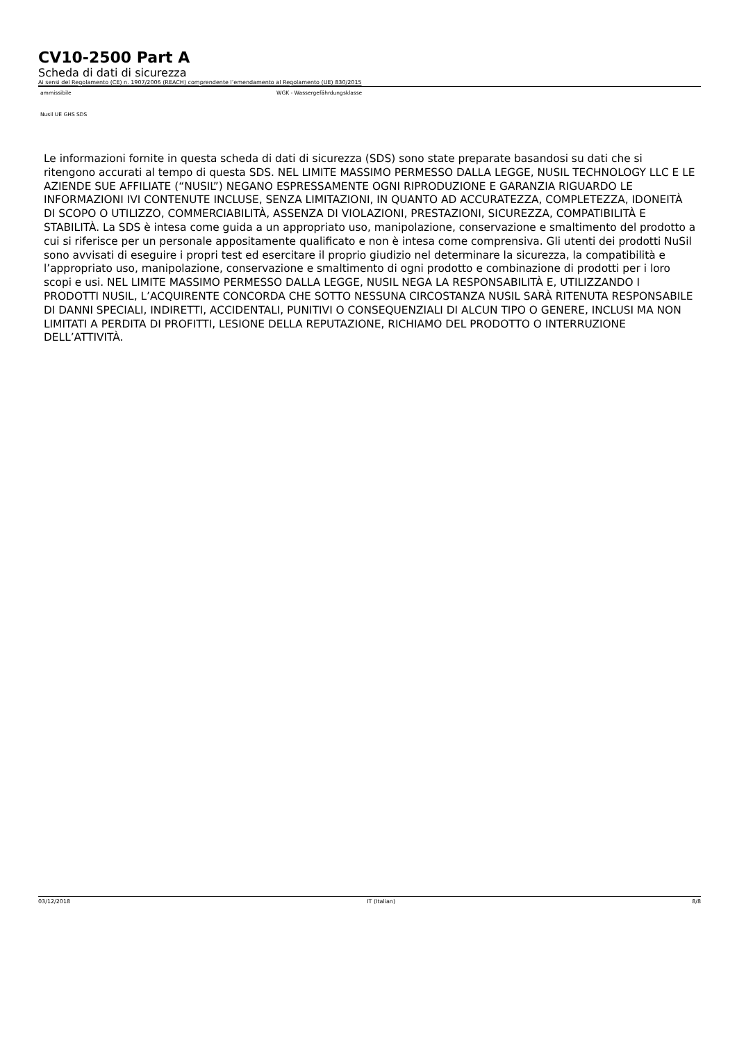CV10-2500 Part A
Scheda di dati di sicurezza
Ai sensi del Regolamento (CE) n. 1907/2006 (REACH) comprendente l’emendamento al Regolamento (UE) 830/2015
ammissibile WGK - Wassergefährdungsklasse
Nusil UE GHS SDS
Le informazioni fornite in questa scheda di dati di sicurezza (SDS) sono state preparate basandosi su dati che si ritengono accurati al tempo di questa SDS. NEL LIMITE MASSIMO PERMESSO DALLA LEGGE, NUSIL TECHNOLOGY LLC E LE AZIENDE SUE AFFILIATE (“NUSIL”) NEGANO ESPRESSAMENTE OGNI RIPRODUZIONE E GARANZIA RIGUARDO LE INFORMAZIONI IVI CONTENUTE INCLUSE, SENZA LIMITAZIONI, IN QUANTO AD ACCURATEZZA, COMPLETEZZA, IDONEITÀ DI SCOPO O UTILIZZO, COMMERCIABILITÀ, ASSENZA DI VIOLAZIONI, PRESTAZIONI, SICUREZZA, COMPATIBILITÀ E STABILITÀ. La SDS è intesa come guida a un appropriato uso, manipolazione, conservazione e smaltimento del prodotto a cui si riferisce per un personale appositamente qualificato e non è intesa come comprensiva. Gli utenti dei prodotti NuSil sono avvisati di eseguire i propri test ed esercitare il proprio giudizio nel determinare la sicurezza, la compatibilità e l’appropriato uso, manipolazione, conservazione e smaltimento di ogni prodotto e combinazione di prodotti per i loro scopi e usi. NEL LIMITE MASSIMO PERMESSO DALLA LEGGE, NUSIL NEGA LA RESPONSABILITÀ E, UTILIZZANDO I PRODOTTI NUSIL, L’ACQUIRENTE CONCORDA CHE SOTTO NESSUNA CIRCOSTANZA NUSIL SARÀ RITENUTA RESPONSABILE DI DANNI SPECIALI, INDIRETTI, ACCIDENTALI, PUNITIVI O CONSEQUENZIALI DI ALCUN TIPO O GENERE, INCLUSI MA NON LIMITATI A PERDITA DI PROFITTI, LESIONE DELLA REPUTAZIONE, RICHIAMO DEL PRODOTTO O INTERRUZIONE DELL’ATTIVITÀ.
03/12/2018 IT (Italian) 8/8